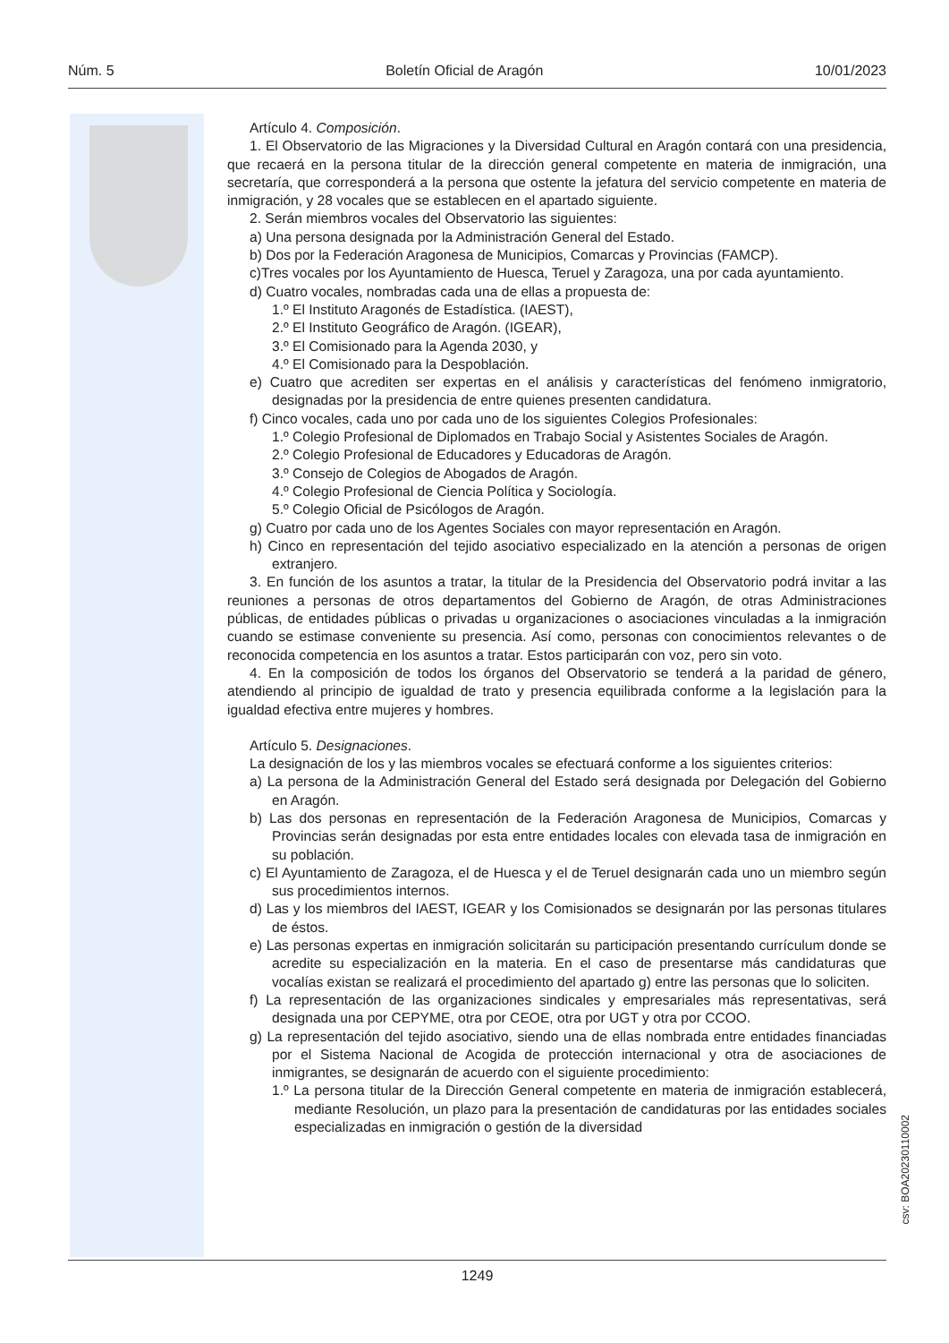Núm. 5 Boletín Oficial de Aragón 10/01/2023
Artículo 4. Composición.
1. El Observatorio de las Migraciones y la Diversidad Cultural en Aragón contará con una presidencia, que recaerá en la persona titular de la dirección general competente en materia de inmigración, una secretaría, que corresponderá a la persona que ostente la jefatura del servicio competente en materia de inmigración, y 28 vocales que se establecen en el apartado siguiente.
2. Serán miembros vocales del Observatorio las siguientes:
a) Una persona designada por la Administración General del Estado.
b) Dos por la Federación Aragonesa de Municipios, Comarcas y Provincias (FAMCP).
c)Tres vocales por los Ayuntamiento de Huesca, Teruel y Zaragoza, una por cada ayuntamiento.
d) Cuatro vocales, nombradas cada una de ellas a propuesta de:
1.º El Instituto Aragonés de Estadística. (IAEST),
2.º El Instituto Geográfico de Aragón. (IGEAR),
3.º El Comisionado para la Agenda 2030, y
4.º El Comisionado para la Despoblación.
e) Cuatro que acrediten ser expertas en el análisis y características del fenómeno inmigratorio, designadas por la presidencia de entre quienes presenten candidatura.
f) Cinco vocales, cada uno por cada uno de los siguientes Colegios Profesionales:
1.º Colegio Profesional de Diplomados en Trabajo Social y Asistentes Sociales de Aragón.
2.º Colegio Profesional de Educadores y Educadoras de Aragón.
3.º Consejo de Colegios de Abogados de Aragón.
4.º Colegio Profesional de Ciencia Política y Sociología.
5.º Colegio Oficial de Psicólogos de Aragón.
g) Cuatro por cada uno de los Agentes Sociales con mayor representación en Aragón.
h) Cinco en representación del tejido asociativo especializado en la atención a personas de origen extranjero.
3. En función de los asuntos a tratar, la titular de la Presidencia del Observatorio podrá invitar a las reuniones a personas de otros departamentos del Gobierno de Aragón, de otras Administraciones públicas, de entidades públicas o privadas u organizaciones o asociaciones vinculadas a la inmigración cuando se estimase conveniente su presencia. Así como, personas con conocimientos relevantes o de reconocida competencia en los asuntos a tratar. Estos participarán con voz, pero sin voto.
4. En la composición de todos los órganos del Observatorio se tenderá a la paridad de género, atendiendo al principio de igualdad de trato y presencia equilibrada conforme a la legislación para la igualdad efectiva entre mujeres y hombres.
Artículo 5. Designaciones.
La designación de los y las miembros vocales se efectuará conforme a los siguientes criterios:
a) La persona de la Administración General del Estado será designada por Delegación del Gobierno en Aragón.
b) Las dos personas en representación de la Federación Aragonesa de Municipios, Comarcas y Provincias serán designadas por esta entre entidades locales con elevada tasa de inmigración en su población.
c) El Ayuntamiento de Zaragoza, el de Huesca y el de Teruel designarán cada uno un miembro según sus procedimientos internos.
d) Las y los miembros del IAEST, IGEAR y los Comisionados se designarán por las personas titulares de éstos.
e) Las personas expertas en inmigración solicitarán su participación presentando currículum donde se acredite su especialización en la materia. En el caso de presentarse más candidaturas que vocalías existan se realizará el procedimiento del apartado g) entre las personas que lo soliciten.
f) La representación de las organizaciones sindicales y empresariales más representativas, será designada una por CEPYME, otra por CEOE, otra por UGT y otra por CCOO.
g) La representación del tejido asociativo, siendo una de ellas nombrada entre entidades financiadas por el Sistema Nacional de Acogida de protección internacional y otra de asociaciones de inmigrantes, se designarán de acuerdo con el siguiente procedimiento:
1.º La persona titular de la Dirección General competente en materia de inmigración establecerá, mediante Resolución, un plazo para la presentación de candidaturas por las entidades sociales especializadas en inmigración o gestión de la diversidad
csv: BOA20230110002
1249